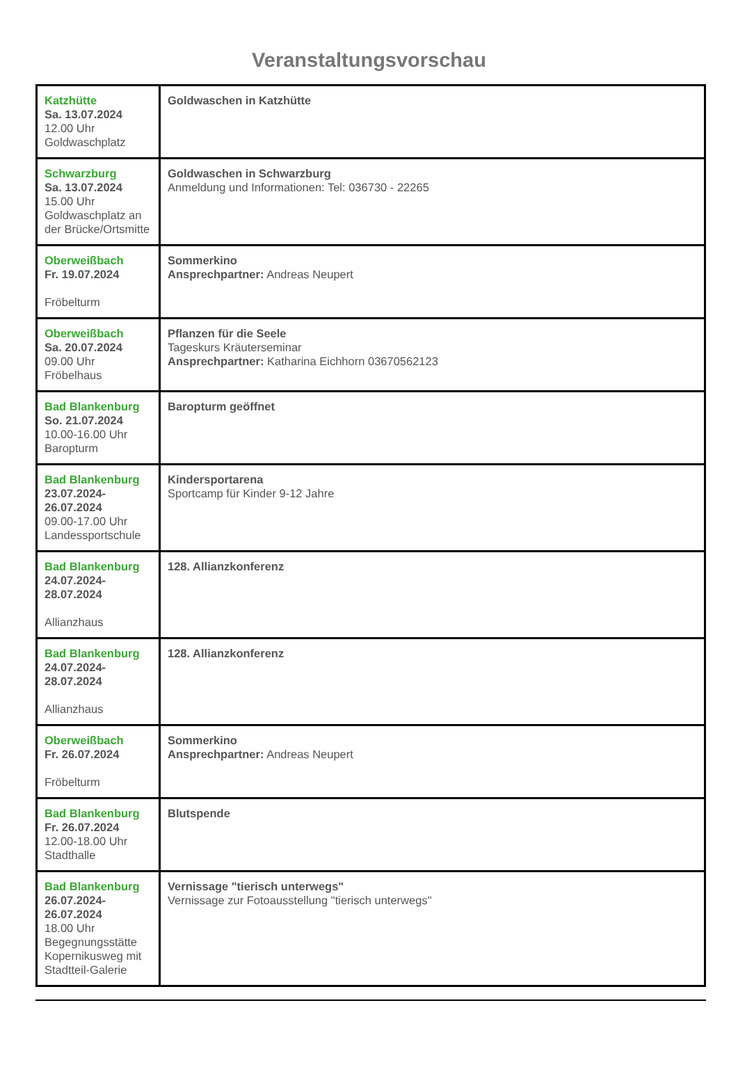Veranstaltungsvorschau
| Katzhütte Sa. 13.07.2024 12.00 Uhr Goldwaschplatz | Goldwaschen in Katzhütte |
| Schwarzburg Sa. 13.07.2024 15.00 Uhr Goldwaschplatz an der Brücke/Ortsmitte | Goldwaschen in Schwarzburg Anmeldung und Informationen: Tel: 036730 - 22265 |
| Oberweißbach Fr. 19.07.2024 Fröbelturm | Sommerkino Ansprechpartner: Andreas Neupert |
| Oberweißbach Sa. 20.07.2024 09.00 Uhr Fröbelhaus | Pflanzen für die Seele Tageskurs Kräuterseminar Ansprechpartner: Katharina Eichhorn 03670562123 |
| Bad Blankenburg So. 21.07.2024 10.00-16.00 Uhr Baropturm | Baropturm geöffnet |
| Bad Blankenburg 23.07.2024-26.07.2024 09.00-17.00 Uhr Landessportschule | Kindersportarena Sportcamp für Kinder 9-12 Jahre |
| Bad Blankenburg 24.07.2024-28.07.2024 Allianzhaus | 128. Allianzkonferenz |
| Bad Blankenburg 24.07.2024-28.07.2024 Allianzhaus | 128. Allianzkonferenz |
| Oberweißbach Fr. 26.07.2024 Fröbelturm | Sommerkino Ansprechpartner: Andreas Neupert |
| Bad Blankenburg Fr. 26.07.2024 12.00-18.00 Uhr Stadthalle | Blutspende |
| Bad Blankenburg 26.07.2024-26.07.2024 18.00 Uhr Begegnungsstätte Kopernikusweg mit Stadtteil-Galerie | Vernissage "tierisch unterwegs" Vernissage zur Fotoausstellung "tierisch unterwegs" |